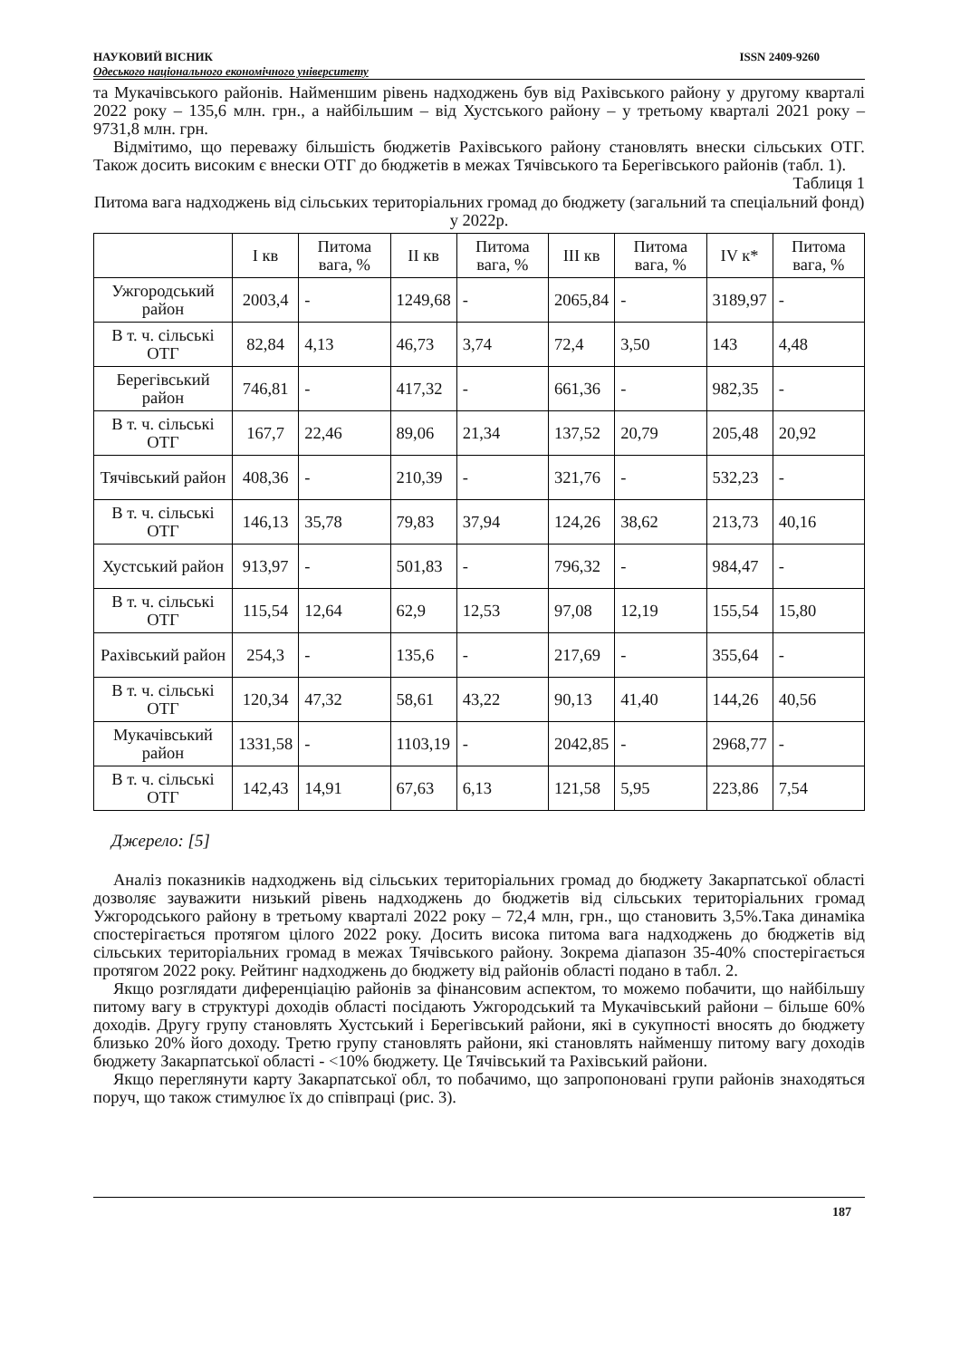НАУКОВИЙ ВІСНИК ISSN 2409-9260
Одеського національного економічного університету
та Мукачівського районів. Найменшим рівень надходжень був від Рахівського району у другому кварталі 2022 року – 135,6 млн. грн., а найбільшим – від Хустського району – у третьому кварталі 2021 року – 9731,8 млн. грн.
Відмітимо, що переважу більшість бюджетів Рахівського району становлять внески сільських ОТГ. Також досить високим є внески ОТГ до бюджетів в межах Тячівського та Берегівського районів (табл. 1).
Таблиця 1
Питома вага надходжень від сільських територіальних громад до бюджету (загальний та спеціальний фонд) у 2022р.
| | І кв | Питома вага, % | ІІ кв | Питома вага, % | ІІІ кв | Питома вага, % | IV к* | Питома вага, % |
| --- | --- | --- | --- | --- | --- | --- | --- | --- |
| Ужгородський район | 2003,4 | - | 1249,68 | - | 2065,84 | - | 3189,97 | - |
| В т. ч. сільські ОТГ | 82,84 | 4,13 | 46,73 | 3,74 | 72,4 | 3,50 | 143 | 4,48 |
| Берегівський район | 746,81 | - | 417,32 | - | 661,36 | - | 982,35 | - |
| В т. ч. сільські ОТГ | 167,7 | 22,46 | 89,06 | 21,34 | 137,52 | 20,79 | 205,48 | 20,92 |
| Тячівський район | 408,36 | - | 210,39 | - | 321,76 | - | 532,23 | - |
| В т. ч. сільські ОТГ | 146,13 | 35,78 | 79,83 | 37,94 | 124,26 | 38,62 | 213,73 | 40,16 |
| Хустський район | 913,97 | - | 501,83 | - | 796,32 | - | 984,47 | - |
| В т. ч. сільські ОТГ | 115,54 | 12,64 | 62,9 | 12,53 | 97,08 | 12,19 | 155,54 | 15,80 |
| Рахівський район | 254,3 | - | 135,6 | - | 217,69 | - | 355,64 | - |
| В т. ч. сільські ОТГ | 120,34 | 47,32 | 58,61 | 43,22 | 90,13 | 41,40 | 144,26 | 40,56 |
| Мукачівський район | 1331,58 | - | 1103,19 | - | 2042,85 | - | 2968,77 | - |
| В т. ч. сільські ОТГ | 142,43 | 14,91 | 67,63 | 6,13 | 121,58 | 5,95 | 223,86 | 7,54 |
Джерело: [5]
Аналіз показників надходжень від сільських територіальних громад до бюджету Закарпатської області дозволяє зауважити низький рівень надходжень до бюджетів від сільських територіальних громад Ужгородського району в третьому кварталі 2022 року – 72,4 млн, грн., що становить 3,5%.Така динаміка спостерігається протягом цілого 2022 року. Досить висока питома вага надходжень до бюджетів від сільських територіальних громад в межах Тячівського району. Зокрема діапазон 35-40% спостерігається протягом 2022 року. Рейтинг надходжень до бюджету від районів області подано в табл. 2.
Якщо розглядати диференціацію районів за фінансовим аспектом, то можемо побачити, що найбільшу питому вагу в структурі доходів області посідають Ужгородський та Мукачівський райони – більше 60% доходів. Другу групу становлять Хустський і Берегівський райони, які в сукупності вносять до бюджету близько 20% його доходу. Третю групу становлять райони, які становлять найменшу питому вагу доходів бюджету Закарпатської області - <10% бюджету. Це Тячівський та Рахівський райони.
Якщо переглянути карту Закарпатської обл, то побачимо, що запропоновані групи районів знаходяться поруч, що також стимулює їх до співпраці (рис. 3).
187